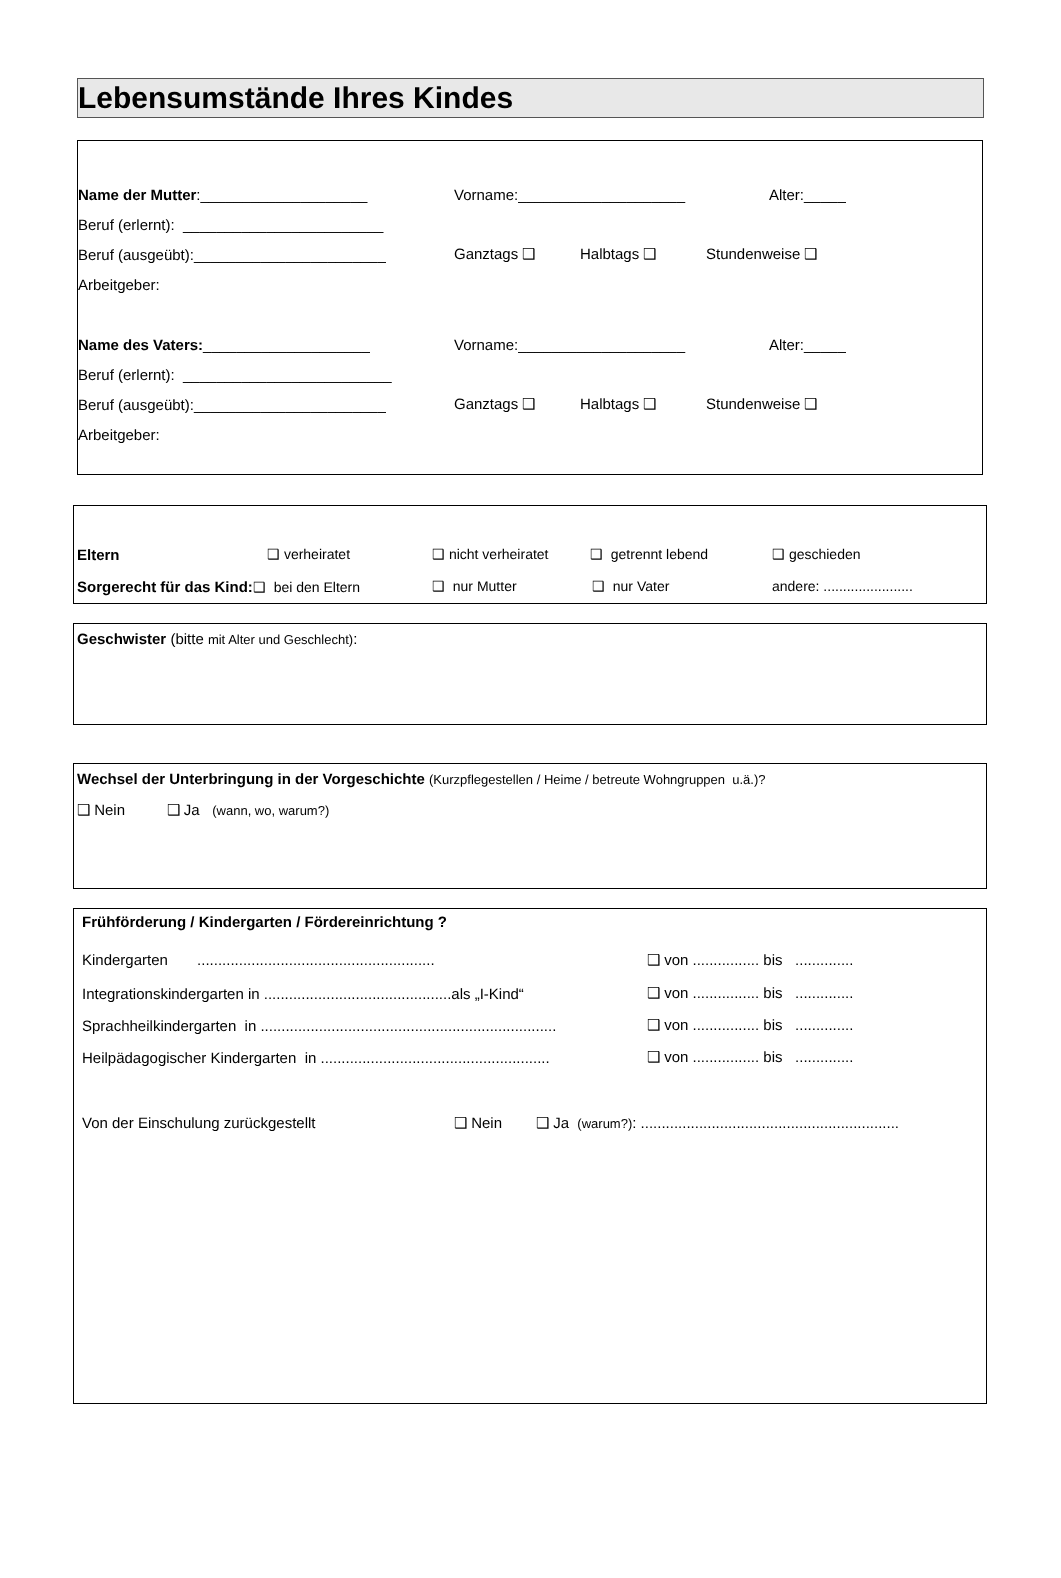Lebensumstände Ihres Kindes
Name der Mutter:____________________ Vorname:____________________ Alter:_____
Beruf (erlernt): ________________________
Beruf (ausgeübt):_______________________ Ganztags ❑ Halbtags ❑ Stundenweise ❑
Arbeitgeber:
Name des Vaters:____________________ Vorname:____________________ Alter:_____
Beruf (erlernt): _________________________
Beruf (ausgeübt):_______________________ Ganztags ❑ Halbtags ❑ Stundenweise ❑
Arbeitgeber:
Eltern ❑ verheiratet ❑ nicht verheiratet ❑ getrennt lebend ❑ geschieden
Sorgerecht für das Kind:❑ bei den Eltern ❑ nur Mutter ❑ nur Vater andere: .......................
Geschwister (bitte mit Alter und Geschlecht):
Wechsel der Unterbringung in der Vorgeschichte (Kurzpflegestellen / Heime / betreute Wohngruppen u.ä.)?
❑ Nein ❑ Ja (wann, wo, warum?)
Frühförderung / Kindergarten / Fördereinrichtung ?
Kindergarten ......................................................... ❑ von ................ bis ..............
Integrationskindergarten in .............................................als „I-Kind“❑ von ................ bis ..............
Sprachheilkindergarten in ....................................................................... ❑ von ................ bis ..............
Heilpädagogischer Kindergarten in ....................................................... ❑ von ................ bis ..............
Von der Einschulung zurückgestellt ❑ Nein ❑ Ja (warum?): ..............................................................